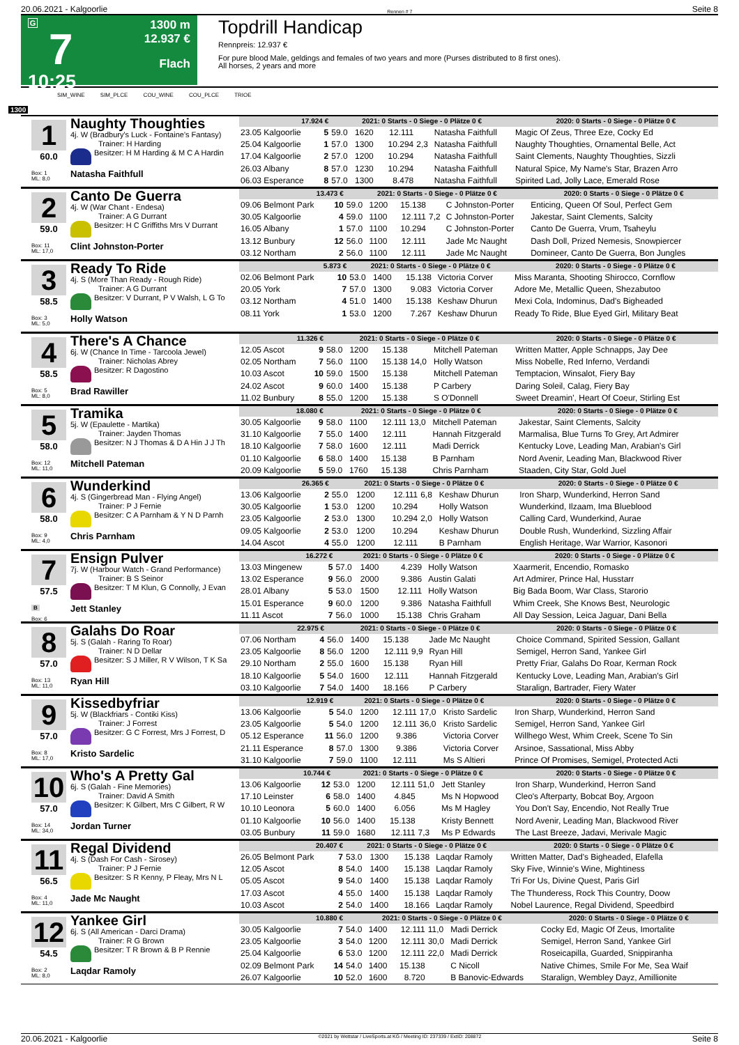20.06.2021 - Kalgoorlie Rennen # 7 Seite 8
G
7
10:25
1300 m
12.937 €
Flach
Topdrill Handicap
Rennpreis: 12.937 €
For pure blood Male, geldings and females of two years and more (Purses distributed to 8 first ones).
All horses, 2 years and more
SIM_WINE SIM_PLCE COU_WINE COU_PLCE TRIOE
1300
1
60.0
Box: 1
ML: 8,0
Naughty Thoughties
4j. W (Bradbury's Luck - Fontaine's Fantasy)
Trainer: H Harding
Besitzer: H M Harding & M C A Hardin
Natasha Faithfull
| 17.924 € | | 2021: 0 Starts - 0 Siege - 0 Plätze 0 € | | | | | 2020: 0 Starts - 0 Siege - 0 Plätze 0 € |
| --- | --- | --- | --- | --- | --- | --- | --- |
| 23.05 Kalgoorlie | 5 | 59.0 | 1620 | 12.111 | | Natasha Faithfull | Magic Of Zeus, Three Eze, Cocky Ed |
| 25.04 Kalgoorlie | 1 | 57.0 | 1300 | 10.294 | 2,3 | Natasha Faithfull | Naughty Thoughties, Ornamental Belle, Act |
| 17.04 Kalgoorlie | 2 | 57.0 | 1200 | 10.294 | | Natasha Faithfull | Saint Clements, Naughty Thoughties, Sizzli |
| 26.03 Albany | 8 | 57.0 | 1230 | 10.294 | | Natasha Faithfull | Natural Spice, My Name's Star, Brazen Arro |
| 06.03 Esperance | 8 | 57.0 | 1300 | 8.478 | | Natasha Faithfull | Spirited Lad, Jolly Lace, Emerald Rose |
2
59.0
Box: 11
ML: 17,0
Canto De Guerra
4j. W (War Chant - Endesa)
Trainer: A G Durrant
Besitzer: H C Griffiths Mrs V Durrant
Clint Johnston-Porter
| 13.473 € | | 2021: 0 Starts - 0 Siege - 0 Plätze 0 € | | | | | 2020: 0 Starts - 0 Siege - 0 Plätze 0 € |
| --- | --- | --- | --- | --- | --- | --- | --- |
| 09.06 Belmont Park | 10 | 59.0 | 1200 | 15.138 | | C Johnston-Porter | Enticing, Queen Of Soul, Perfect Gem |
| 30.05 Kalgoorlie | 4 | 59.0 | 1100 | 12.111 | 7,2 | C Johnston-Porter | Jakestar, Saint Clements, Salcity |
| 16.05 Albany | 1 | 57.0 | 1100 | 10.294 | | C Johnston-Porter | Canto De Guerra, Vrum, Tsaheylu |
| 13.12 Bunbury | 12 | 56.0 | 1100 | 12.111 | | Jade Mc Naught | Dash Doll, Prized Nemesis, Snowpiercer |
| 03.12 Northam | 2 | 56.0 | 1100 | 12.111 | | Jade Mc Naught | Domineer, Canto De Guerra, Bon Jungles |
3
58.5
Box: 3
ML: 5,0
Ready To Ride
4j. S (More Than Ready - Rough Ride)
Trainer: A G Durrant
Besitzer: V Durrant, P V Walsh, L G To
Holly Watson
| 5.873 € | | 2021: 0 Starts - 0 Siege - 0 Plätze 0 € | | | | | 2020: 0 Starts - 0 Siege - 0 Plätze 0 € |
| --- | --- | --- | --- | --- | --- | --- | --- |
| 02.06 Belmont Park | 10 | 53.0 | 1400 | 15.138 | | Victoria Corver | Miss Maranta, Shooting Shirocco, Cornflow |
| 20.05 York | 7 | 57.0 | 1300 | 9.083 | | Victoria Corver | Adore Me, Metallic Queen, Shezabutoo |
| 03.12 Northam | 4 | 51.0 | 1400 | 15.138 | | Keshaw Dhurun | Mexi Cola, Indominus, Dad's Bigheaded |
| 08.11 York | 1 | 53.0 | 1200 | 7.267 | | Keshaw Dhurun | Ready To Ride, Blue Eyed Girl, Military Beat |
4
58.5
Box: 5
ML: 8,0
There's A Chance
6j. W (Chance In Time - Tarcoola Jewel)
Trainer: Nicholas Abrey
Besitzer: R Dagostino
Brad Rawiller
| 11.326 € | | 2021: 0 Starts - 0 Siege - 0 Plätze 0 € | | | | | 2020: 0 Starts - 0 Siege - 0 Plätze 0 € |
| --- | --- | --- | --- | --- | --- | --- | --- |
| 12.05 Ascot | 9 | 58.0 | 1200 | 15.138 | | Mitchell Pateman | Written Matter, Apple Schnapps, Jay Dee |
| 02.05 Northam | 7 | 56.0 | 1100 | 15.138 | 14,0 | Holly Watson | Miss Nobelle, Red Inferno, Verdandi |
| 10.03 Ascot | 10 | 59.0 | 1500 | 15.138 | | Mitchell Pateman | Temptacion, Winsalot, Fiery Bay |
| 24.02 Ascot | 9 | 60.0 | 1400 | 15.138 | | P Carbery | Daring Soleil, Calag, Fiery Bay |
| 11.02 Bunbury | 8 | 55.0 | 1200 | 15.138 | | S O'Donnell | Sweet Dreamin', Heart Of Coeur, Stirling Est |
5
58.0
Box: 12
ML: 11,0
Tramika
5j. W (Epaulette - Martika)
Trainer: Jayden Thomas
Besitzer: N J Thomas & D A Hin J J Th
Mitchell Pateman
| 18.080 € | | 2021: 0 Starts - 0 Siege - 0 Plätze 0 € | | | | | 2020: 0 Starts - 0 Siege - 0 Plätze 0 € |
| --- | --- | --- | --- | --- | --- | --- | --- |
| 30.05 Kalgoorlie | 9 | 58.0 | 1100 | 12.111 | 13,0 | Mitchell Pateman | Jakestar, Saint Clements, Salcity |
| 31.10 Kalgoorlie | 7 | 55.0 | 1400 | 12.111 | | Hannah Fitzgerald | Marmalisa, Blue Turns To Grey, Art Admirer |
| 18.10 Kalgoorlie | 7 | 58.0 | 1600 | 12.111 | | Madi Derrick | Kentucky Love, Leading Man, Arabian's Girl |
| 01.10 Kalgoorlie | 6 | 58.0 | 1400 | 15.138 | | B Parnham | Nord Avenir, Leading Man, Blackwood River |
| 20.09 Kalgoorlie | 5 | 59.0 | 1760 | 15.138 | | Chris Parnham | Staaden, City Star, Gold Juel |
6
58.0
Box: 9
ML: 4,0
Wunderkind
4j. S (Gingerbread Man - Flying Angel)
Trainer: P J Fernie
Besitzer: C A Parnham & Y N D Parnh
Chris Parnham
| 26.365 € | | 2021: 0 Starts - 0 Siege - 0 Plätze 0 € | | | | | 2020: 0 Starts - 0 Siege - 0 Plätze 0 € |
| --- | --- | --- | --- | --- | --- | --- | --- |
| 13.06 Kalgoorlie | 2 | 55.0 | 1200 | 12.111 | 6,8 | Keshaw Dhurun | Iron Sharp, Wunderkind, Herron Sand |
| 30.05 Kalgoorlie | 1 | 53.0 | 1200 | 10.294 | | Holly Watson | Wunderkind, Ilzaam, Ima Blueblood |
| 23.05 Kalgoorlie | 2 | 53.0 | 1300 | 10.294 | 2,0 | Holly Watson | Calling Card, Wunderkind, Aurae |
| 09.05 Kalgoorlie | 2 | 53.0 | 1200 | 10.294 | | Keshaw Dhurun | Double Rush, Wunderkind, Sizzling Affair |
| 14.04 Ascot | 4 | 55.0 | 1200 | 12.111 | | B Parnham | English Heritage, War Warrior, Kasonori |
7
57.5
B
Box: 6
Ensign Pulver
7j. W (Harbour Watch - Grand Performance)
Trainer: B S Seinor
Besitzer: T M Klun, G Connolly, J Evan
Jett Stanley
| 16.272 € | | 2021: 0 Starts - 0 Siege - 0 Plätze 0 € | | | | | 2020: 0 Starts - 0 Siege - 0 Plätze 0 € |
| --- | --- | --- | --- | --- | --- | --- | --- |
| 13.03 Mingenew | 5 | 57.0 | 1400 | 4.239 | | Holly Watson | Xaarmerit, Encendio, Romasko |
| 13.02 Esperance | 9 | 56.0 | 2000 | 9.386 | | Austin Galati | Art Admirer, Prince Hal, Husstarr |
| 28.01 Albany | 5 | 53.0 | 1500 | 12.111 | | Holly Watson | Big Bada Boom, War Class, Starorio |
| 15.01 Esperance | 9 | 60.0 | 1200 | 9.386 | | Natasha Faithfull | Whim Creek, She Knows Best, Neurologic |
| 11.11 Ascot | 7 | 56.0 | 1000 | 15.138 | | Chris Graham | All Day Session, Leica Jaguar, Dani Bella |
8
57.0
Box: 13
ML: 11,0
Galahs Do Roar
5j. S (Galah - Raring To Roar)
Trainer: N D Dellar
Besitzer: S J Miller, R V Wilson, T K Sa
Ryan Hill
| 22.975 € | | 2021: 0 Starts - 0 Siege - 0 Plätze 0 € | | | | | 2020: 0 Starts - 0 Siege - 0 Plätze 0 € |
| --- | --- | --- | --- | --- | --- | --- | --- |
| 07.06 Northam | 4 | 56.0 | 1400 | 15.138 | | Jade Mc Naught | Choice Command, Spirited Session, Gallant |
| 23.05 Kalgoorlie | 8 | 56.0 | 1200 | 12.111 | 9,9 | Ryan Hill | Semigel, Herron Sand, Yankee Girl |
| 29.10 Northam | 2 | 55.0 | 1600 | 15.138 | | Ryan Hill | Pretty Friar, Galahs Do Roar, Kerman Rock |
| 18.10 Kalgoorlie | 5 | 54.0 | 1600 | 12.111 | | Hannah Fitzgerald | Kentucky Love, Leading Man, Arabian's Girl |
| 03.10 Kalgoorlie | 7 | 54.0 | 1400 | 18.166 | | P Carbery | Staralign, Bartrader, Fiery Water |
9
57.0
Box: 8
ML: 17,0
Kissedbyfriar
5j. W (Blackfriars - Contiki Kiss)
Trainer: J Forrest
Besitzer: G C Forrest, Mrs J Forrest, D
Kristo Sardelic
| 12.919 € | | 2021: 0 Starts - 0 Siege - 0 Plätze 0 € | | | | | 2020: 0 Starts - 0 Siege - 0 Plätze 0 € |
| --- | --- | --- | --- | --- | --- | --- | --- |
| 13.06 Kalgoorlie | 5 | 54.0 | 1200 | 12.111 | 17,0 | Kristo Sardelic | Iron Sharp, Wunderkind, Herron Sand |
| 23.05 Kalgoorlie | 5 | 54.0 | 1200 | 12.111 | 36,0 | Kristo Sardelic | Semigel, Herron Sand, Yankee Girl |
| 05.12 Esperance | 11 | 56.0 | 1200 | 9.386 | | Victoria Corver | Willhego West, Whim Creek, Scene To Sin |
| 21.11 Esperance | 8 | 57.0 | 1300 | 9.386 | | Victoria Corver | Arsinoe, Sassational, Miss Abby |
| 31.10 Kalgoorlie | 7 | 59.0 | 1100 | 12.111 | | Ms S Altieri | Prince Of Promises, Semigel, Protected Acti |
10
57.0
Box: 14
ML: 34,0
Who's A Pretty Gal
6j. S (Galah - Fine Memories)
Trainer: David A Smith
Besitzer: K Gilbert, Mrs C Gilbert, R W
Jordan Turner
| 10.744 € | | 2021: 0 Starts - 0 Siege - 0 Plätze 0 € | | | | | 2020: 0 Starts - 0 Siege - 0 Plätze 0 € |
| --- | --- | --- | --- | --- | --- | --- | --- |
| 13.06 Kalgoorlie | 12 | 53.0 | 1200 | 12.111 | 51,0 | Jett Stanley | Iron Sharp, Wunderkind, Herron Sand |
| 17.10 Leinster | 6 | 58.0 | 1400 | 4.845 | | Ms N Hopwood | Cleo's Afterparty, Bobcat Boy, Argoon |
| 10.10 Leonora | 5 | 60.0 | 1400 | 6.056 | | Ms M Hagley | You Don't Say, Encendio, Not Really True |
| 01.10 Kalgoorlie | 10 | 56.0 | 1400 | 15.138 | | Kristy Bennett | Nord Avenir, Leading Man, Blackwood River |
| 03.05 Bunbury | 11 | 59.0 | 1680 | 12.111 | 7,3 | Ms P Edwards | The Last Breeze, Jadavi, Merivale Magic |
11
56.5
Box: 4
ML: 11,0
Regal Dividend
4j. S (Dash For Cash - Sirosey)
Trainer: P J Fernie
Besitzer: S R Kenny, P Fleay, Mrs N L
Jade Mc Naught
| 20.407 € | | 2021: 0 Starts - 0 Siege - 0 Plätze 0 € | | | | | 2020: 0 Starts - 0 Siege - 0 Plätze 0 € |
| --- | --- | --- | --- | --- | --- | --- | --- |
| 26.05 Belmont Park | 7 | 53.0 | 1300 | 15.138 | | Laqdar Ramoly | Written Matter, Dad's Bigheaded, Elafella |
| 12.05 Ascot | 8 | 54.0 | 1400 | 15.138 | | Laqdar Ramoly | Sky Five, Winnie's Wine, Mightiness |
| 05.05 Ascot | 9 | 54.0 | 1400 | 15.138 | | Laqdar Ramoly | Tri For Us, Divine Quest, Paris Girl |
| 17.03 Ascot | 4 | 55.0 | 1400 | 15.138 | | Laqdar Ramoly | The Thunderess, Rock This Country, Doow |
| 10.03 Ascot | 2 | 54.0 | 1400 | 18.166 | | Laqdar Ramoly | Nobel Laurence, Regal Dividend, Speedbird |
12
54.5
Box: 2
ML: 8,0
Yankee Girl
6j. S (All American - Darci Drama)
Trainer: R G Brown
Besitzer: T R Brown & B P Rennie
Laqdar Ramoly
| 10.880 € | | 2021: 0 Starts - 0 Siege - 0 Plätze 0 € | | | | | 2020: 0 Starts - 0 Siege - 0 Plätze 0 € |
| --- | --- | --- | --- | --- | --- | --- | --- |
| 30.05 Kalgoorlie | 7 | 54.0 | 1400 | 12.111 | 11,0 | Madi Derrick | Cocky Ed, Magic Of Zeus, Imortalite |
| 23.05 Kalgoorlie | 3 | 54.0 | 1200 | 12.111 | 30,0 | Madi Derrick | Semigel, Herron Sand, Yankee Girl |
| 25.04 Kalgoorlie | 6 | 53.0 | 1200 | 12.111 | 22,0 | Madi Derrick | Roseicapilla, Guarded, Snippiranha |
| 02.09 Belmont Park | 14 | 54.0 | 1400 | 15.138 | | C Nicoll | Native Chimes, Smile For Me, Sea Waif |
| 26.07 Kalgoorlie | 10 | 52.0 | 1600 | 8.720 | | B Banovic-Edwards | Staralign, Wembley Dayz, Amillionite |
20.06.2021 - Kalgoorlie ©2021 by Wettstar / LiveSports.at KG / Meeting ID: 237339 / ExtID: 208872 Seite 8